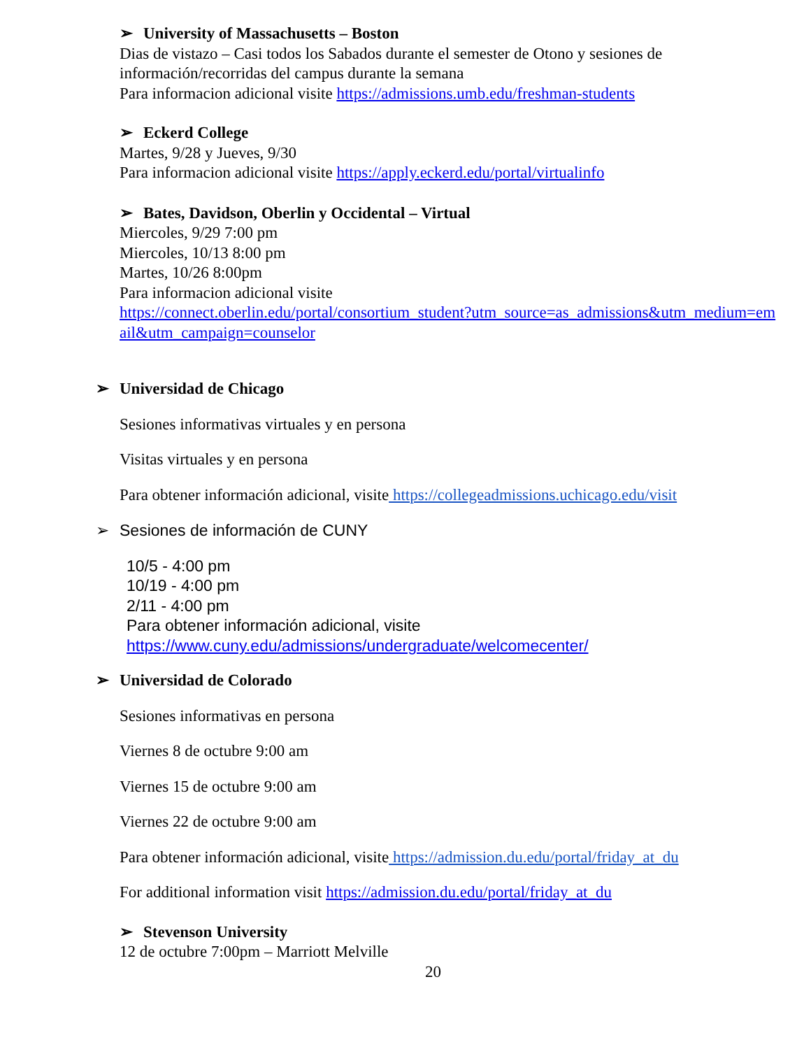➢ University of Massachusetts – Boston
Dias de vistazo – Casi todos los Sabados durante el semester de Otono y sesiones de información/recorridas del campus durante la semana
Para informacion adicional visite https://admissions.umb.edu/freshman-students
➢ Eckerd College
Martes, 9/28 y Jueves, 9/30
Para informacion adicional visite https://apply.eckerd.edu/portal/virtualinfo
➢ Bates, Davidson, Oberlin y Occidental – Virtual
Miercoles, 9/29 7:00 pm
Miercoles, 10/13 8:00 pm
Martes, 10/26 8:00pm
Para informacion adicional visite
https://connect.oberlin.edu/portal/consortium_student?utm_source=as_admissions&utm_medium=email&utm_campaign=counselor
➢ Universidad de Chicago
Sesiones informativas virtuales y en persona
Visitas virtuales y en persona
Para obtener información adicional, visite https://collegeadmissions.uchicago.edu/visit
➢ Sesiones de información de CUNY
10/5 - 4:00 pm
10/19 - 4:00 pm
2/11 - 4:00 pm
Para obtener información adicional, visite
https://www.cuny.edu/admissions/undergraduate/welcomecenter/
➢ Universidad de Colorado
Sesiones informativas en persona
Viernes 8 de octubre 9:00 am
Viernes 15 de octubre 9:00 am
Viernes 22 de octubre 9:00 am
Para obtener información adicional, visite https://admission.du.edu/portal/friday_at_du
For additional information visit https://admission.du.edu/portal/friday_at_du
➢ Stevenson University
12 de octubre 7:00pm – Marriott Melville
20